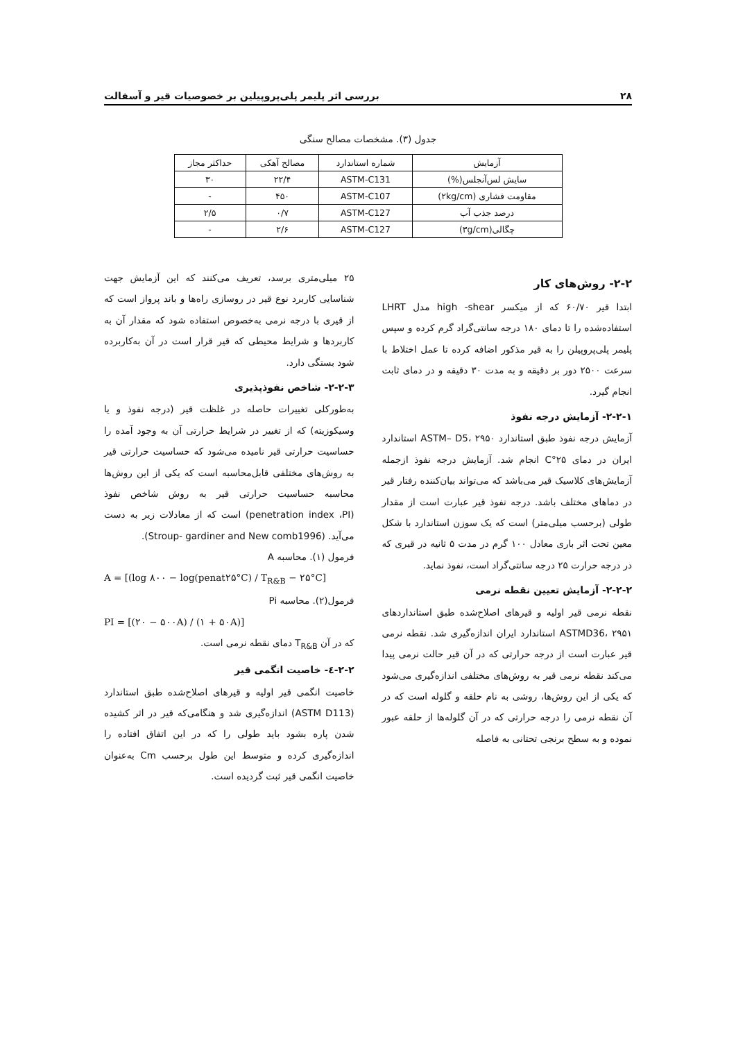۲۸ بررسی اثر پلیمر پلی‌پروپیلین بر خصوصیات قیر و آسفالت
جدول (۳). مشخصات مصالح سنگی
| آزمایش | شماره استاندارد | مصالح آهکی | حداکثر مجاز |
| --- | --- | --- | --- |
| سایش لس‌آنجلس(%) | ASTM-C131 | ۲۲/۴ | ۳۰ |
| مقاومت فشاری (۲kg/cm) | ASTM-C107 | ۴۵۰ | - |
| درصد جذب آب | ASTM-C127 | ۰/۷ | ۲/۵ |
| چگالی(۳g/cm) | ASTM-C127 | ۲/۶ | - |
۲-۲- روش‌های کار
ابتدا قیر ۶۰/۷۰ که از میکسر high -shear مدل LHRT استفاده‌شده را تا دمای ۱۸۰ درجه سانتی‌گراد گرم کرده و سپس پلیمر پلی‌پروپیلن را به قیر مذکور اضافه کرده تا عمل اختلاط با سرعت ۲۵۰۰ دور بر دقیقه و به مدت ۳۰ دقیقه و در دمای ثابت انجام گیرد.
۲-۲-۱- آزمایش درجه نفوذ
آزمایش درجه نفوذ طبق استاندارد ASTM– D5، ۲۹۵۰ استاندارد ایران در دمای ۲۵°C انجام شد. آزمایش درجه نفوذ ازجمله آزمایش‌های کلاسیک قیر می‌باشد که می‌تواند بیان‌کننده رفتار قیر در دماهای مختلف باشد. درجه نفوذ قیر عبارت است از مقدار طولی (برحسب میلی‌متر) است که یک سوزن استاندارد با شکل معین تحت اثر باری معادل ۱۰۰ گرم در مدت ۵ ثانیه در قیری که در درجه حرارت ۲۵ درجه سانتی‌گراد است، نفوذ نماید.
۲-۲-۲- آزمایش تعیین نقطه نرمی
نقطه نرمی قیر اولیه و قیرهای اصلاح‌شده طبق استانداردهای ASTMD36، ۲۹۵۱ استاندارد ایران اندازه‌گیری شد. نقطه نرمی قیر عبارت است از درجه حرارتی که در آن قیر حالت نرمی پیدا می‌کند نقطه نرمی قیر به روش‌های مختلفی اندازه‌گیری می‌شود که یکی از این روش‌ها، روشی به نام حلقه و گلوله است که در آن نقطه نرمی را درجه حرارتی که در آن گلوله‌ها از حلقه عبور نموده و به سطح برنجی تحتانی به فاصله
۲۵ میلی‌متری برسد، تعریف می‌کنند که این آزمایش جهت شناسایی کاربرد نوع قیر در روسازی راه‌ها و باند پرواز است که از قیری با درجه نرمی به‌خصوص استفاده شود که مقدار آن به کاربردها و شرایط محیطی که قیر قرار است در آن به‌کاربرده شود بستگی دارد.
۲-۲-۳- شاخص نفوذپذیری
به‌طورکلی تغییرات حاصله در غلظت قیر (درجه نفوذ و یا وسیکوزیته) که از تغییر در شرایط حرارتی آن به وجود آمده را حساسیت حرارتی قیر نامیده می‌شود که حساسیت حرارتی قیر به روش‌های مختلفی قابل‌محاسبه است که یکی از این روش‌ها محاسبه حساسیت حرارتی قیر به روش شاخص نفوذ (penetration index ،PI) است که از معادلات زیر به دست می‌آید. (Stroup- gardiner and New comb1996).
فرمول (۱). محاسبه A
A = [(log ۸۰۰ − log(penat۲۵°C) / T<sub>R&B</sub> − ۲۵°C]
فرمول(۲). محاسبه Pi
PI = [(۲۰ − ۵۰۰A) / (۱ + ۵۰A)]
که در آن T<sub>R&B</sub> دمای نقطه نرمی است.
۲-۲-٤- خاصیت انگمی قیر
خاصیت انگمی قیر اولیه و قیرهای اصلاح‌شده طبق استاندارد (ASTM D113) اندازه‌گیری شد و هنگامی‌که قیر در اثر کشیده شدن پاره بشود باید طولی را که در این اتفاق افتاده را اندازه‌گیری کرده و متوسط این طول برحسب Cm به‌عنوان خاصیت انگمی قیر ثبت گردیده است.